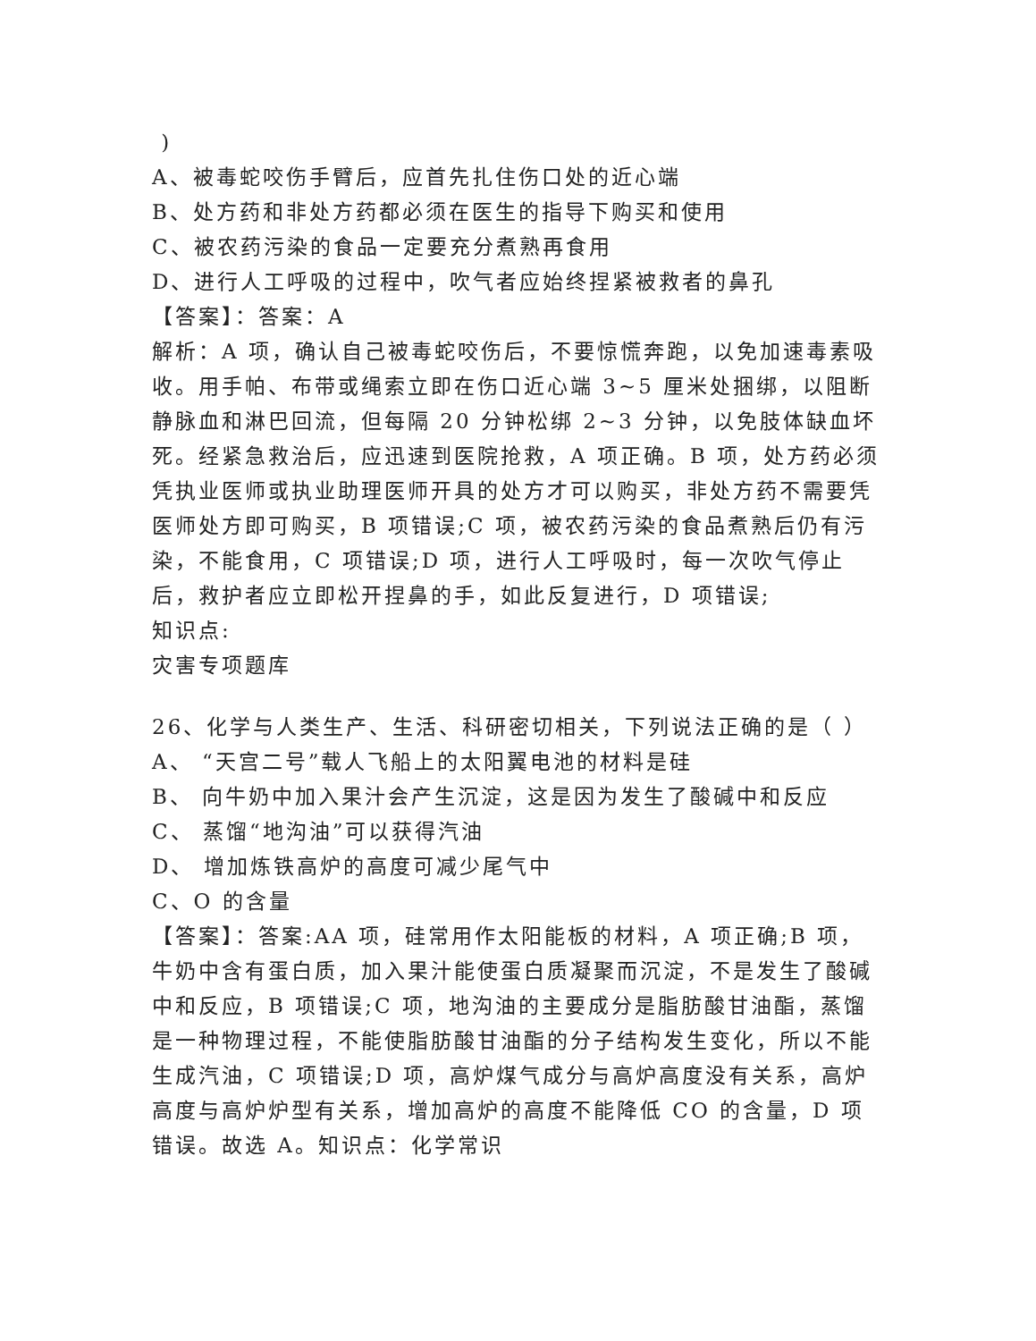)
A、被毒蛇咬伤手臂后，应首先扎住伤口处的近心端
B、处方药和非处方药都必须在医生的指导下购买和使用
C、被农药污染的食品一定要充分煮熟再食用
D、进行人工呼吸的过程中，吹气者应始终捏紧被救者的鼻孔
【答案】：答案：A
解析：A 项，确认自己被毒蛇咬伤后，不要惊慌奔跑，以免加速毒素吸收。用手帕、布带或绳索立即在伤口近心端 3~5 厘米处捆绑，以阻断静脉血和淋巴回流，但每隔 20 分钟松绑 2~3 分钟，以免肢体缺血坏死。经紧急救治后，应迅速到医院抢救，A 项正确。B 项，处方药必须凭执业医师或执业助理医师开具的处方才可以购买，非处方药不需要凭医师处方即可购买，B 项错误;C 项，被农药污染的食品煮熟后仍有污染，不能食用，C 项错误;D 项，进行人工呼吸时，每一次吹气停止后，救护者应立即松开捏鼻的手，如此反复进行，D 项错误;
知识点:
灾害专项题库
26、化学与人类生产、生活、科研密切相关，下列说法正确的是（ ）
A、 “天宫二号”载人飞船上的太阳翼电池的材料是硅
B、 向牛奶中加入果汁会产生沉淀，这是因为发生了酸碱中和反应
C、 蒸馏“地沟油”可以获得汽油
D、 增加炼铁高炉的高度可减少尾气中
C、O 的含量
【答案】：答案:AA 项，硅常用作太阳能板的材料，A 项正确;B 项，牛奶中含有蛋白质，加入果汁能使蛋白质凝聚而沉淀，不是发生了酸碱中和反应，B 项错误;C 项，地沟油的主要成分是脂肪酸甘油酯，蒸馏是一种物理过程，不能使脂肪酸甘油酯的分子结构发生变化，所以不能生成汽油，C 项错误;D 项，高炉煤气成分与高炉高度没有关系，高炉高度与高炉炉型有关系，增加高炉的高度不能降低 CO 的含量，D 项错误。故选 A。知识点：化学常识